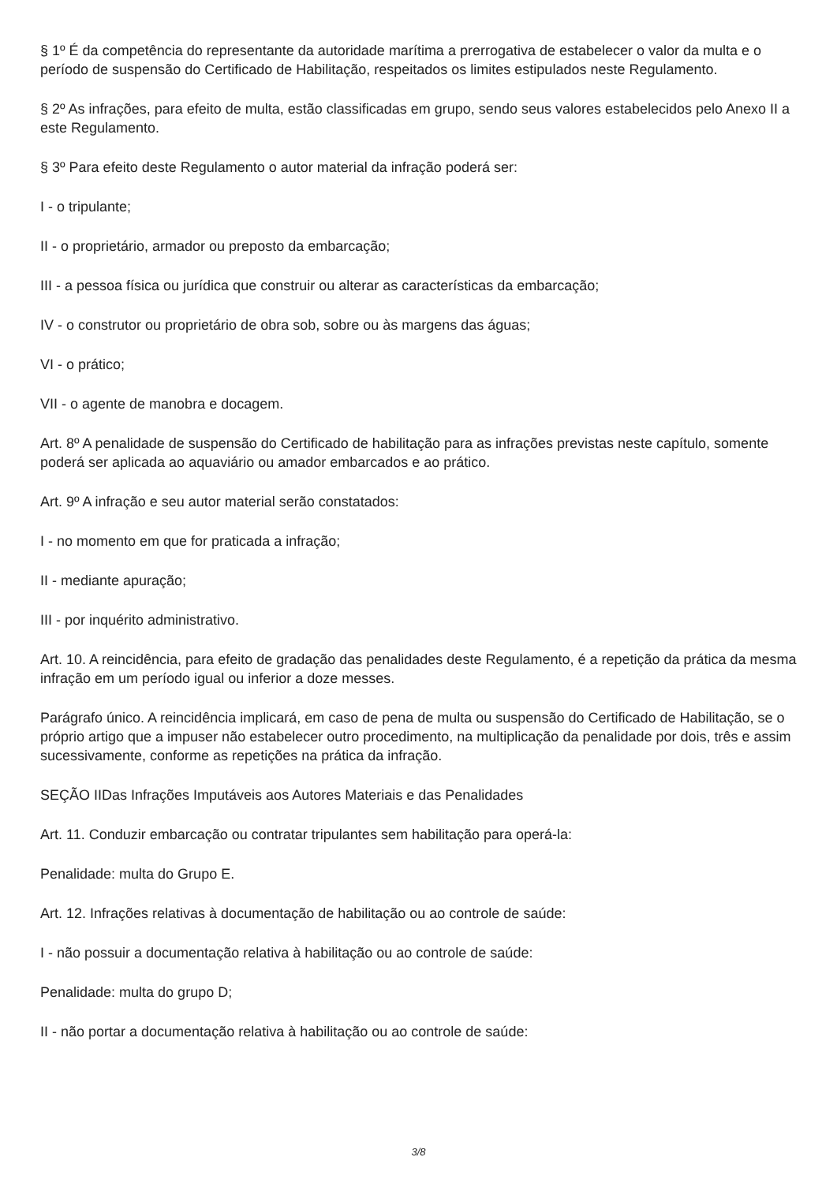§ 1º É da competência do representante da autoridade marítima a prerrogativa de estabelecer o valor da multa e o período de suspensão do Certificado de Habilitação, respeitados os limites estipulados neste Regulamento.
§ 2º As infrações, para efeito de multa, estão classificadas em grupo, sendo seus valores estabelecidos pelo Anexo II a este Regulamento.
§ 3º Para efeito deste Regulamento o autor material da infração poderá ser:
I - o tripulante;
II - o proprietário, armador ou preposto da embarcação;
III - a pessoa física ou jurídica que construir ou alterar as características da embarcação;
IV - o construtor ou proprietário de obra sob, sobre ou às margens das águas;
VI - o prático;
VII - o agente de manobra e docagem.
Art. 8º A penalidade de suspensão do Certificado de habilitação para as infrações previstas neste capítulo, somente poderá ser aplicada ao aquaviário ou amador embarcados e ao prático.
Art. 9º A infração e seu autor material serão constatados:
I - no momento em que for praticada a infração;
II - mediante apuração;
III - por inquérito administrativo.
Art. 10. A reincidência, para efeito de gradação das penalidades deste Regulamento, é a repetição da prática da mesma infração em um período igual ou inferior a doze messes.
Parágrafo único. A reincidência implicará, em caso de pena de multa ou suspensão do Certificado de Habilitação, se o próprio artigo que a impuser não estabelecer outro procedimento, na multiplicação da penalidade por dois, três e assim sucessivamente, conforme as repetições na prática da infração.
SEÇÃO IIDas Infrações Imputáveis aos Autores Materiais e das Penalidades
Art. 11. Conduzir embarcação ou contratar tripulantes sem habilitação para operá-la:
Penalidade: multa do Grupo E.
Art. 12. Infrações relativas à documentação de habilitação ou ao controle de saúde:
I - não possuir a documentação relativa à habilitação ou ao controle de saúde:
Penalidade: multa do grupo D;
II - não portar a documentação relativa à habilitação ou ao controle de saúde:
3/8